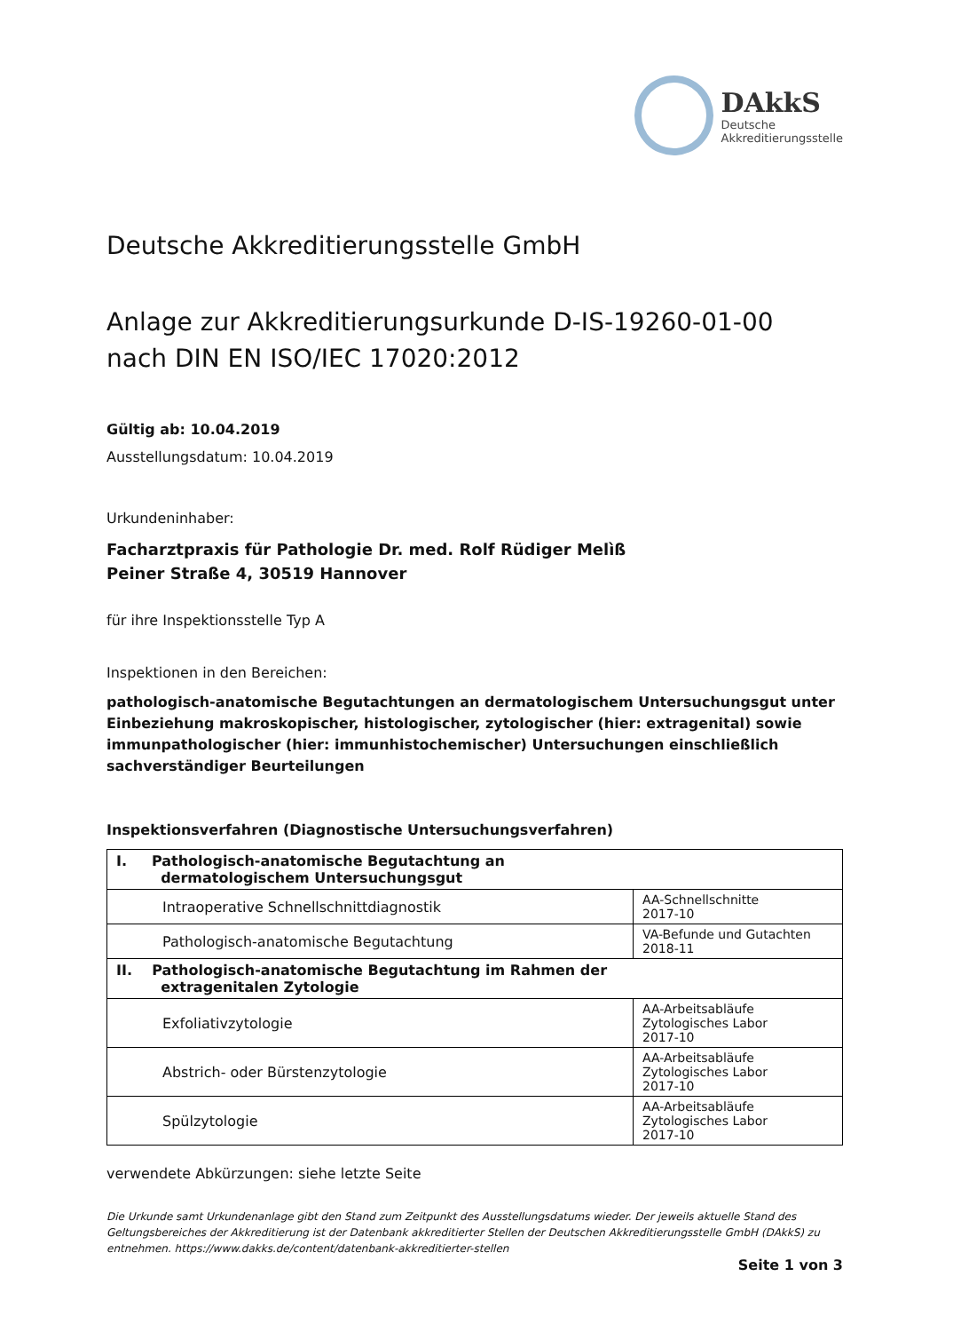DAkkS
Deutsche
Akkreditierungsstelle
Deutsche Akkreditierungsstelle GmbH
Anlage zur Akkreditierungsurkunde D-IS-19260-01-00
nach DIN EN ISO/IEC 17020:2012
Gültig ab: 10.04.2019
Ausstellungsdatum: 10.04.2019
Urkundeninhaber:
Facharztpraxis für Pathologie Dr. med. Rolf Rüdiger Melìß
Peiner Straße 4, 30519 Hannover
für ihre Inspektionsstelle Typ A
Inspektionen in den Bereichen:
pathologisch-anatomische Begutachtungen an dermatologischem Untersuchungsgut unter Einbeziehung makroskopischer, histologischer, zytologischer (hier: extragenital) sowie immunpathologischer (hier: immunhistochemischer) Untersuchungen einschließlich sachverständiger Beurteilungen
Inspektionsverfahren (Diagnostische Untersuchungsverfahren)
| I. Pathologisch-anatomische Begutachtung an dermatologischem Untersuchungsgut | |
| Intraoperative Schnellschnittdiagnostik | AA-Schnellschnitte 2017-10 |
| Pathologisch-anatomische Begutachtung | VA-Befunde und Gutachten 2018-11 |
| II. Pathologisch-anatomische Begutachtung im Rahmen der extragenitalen Zytologie | |
| Exfoliativzytologie | AA-Arbeitsabläufe Zytologisches Labor 2017-10 |
| Abstrich- oder Bürstenzytologie | AA-Arbeitsabläufe Zytologisches Labor 2017-10 |
| Spülzytologie | AA-Arbeitsabläufe Zytologisches Labor 2017-10 |
verwendete Abkürzungen: siehe letzte Seite
Die Urkunde samt Urkundenanlage gibt den Stand zum Zeitpunkt des Ausstellungsdatums wieder. Der jeweils aktuelle Stand des Geltungsbereiches der Akkreditierung ist der Datenbank akkreditierter Stellen der Deutschen Akkreditierungsstelle GmbH (DAkkS) zu entnehmen. https://www.dakks.de/content/datenbank-akkreditierter-stellen
Seite 1 von 3